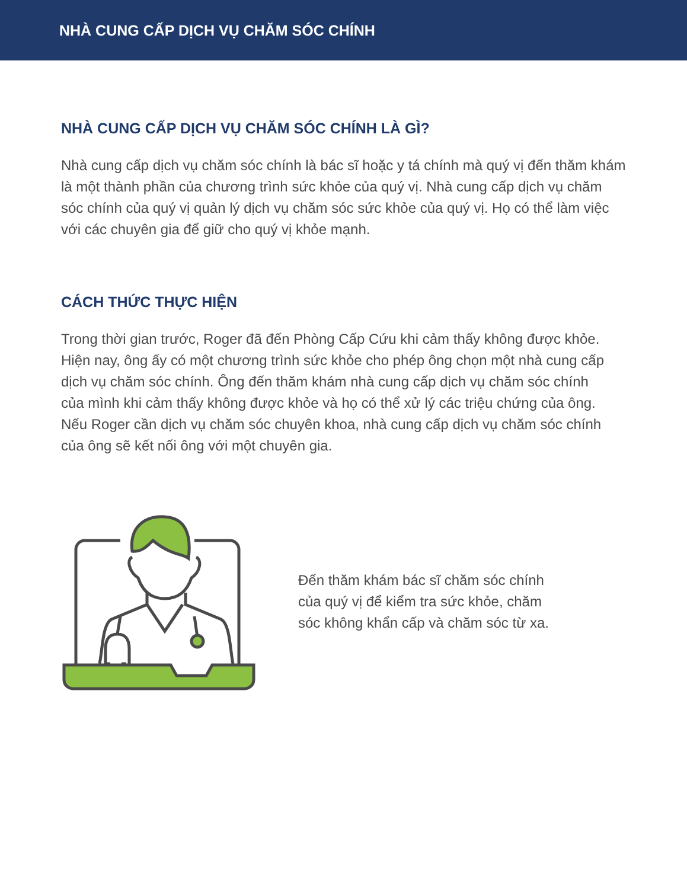NHÀ CUNG CẤP DỊCH VỤ CHĂM SÓC CHÍNH
NHÀ CUNG CẤP DỊCH VỤ CHĂM SÓC CHÍNH LÀ GÌ?
Nhà cung cấp dịch vụ chăm sóc chính là bác sĩ hoặc y tá chính mà quý vị đến thăm khám là một thành phần của chương trình sức khỏe của quý vị. Nhà cung cấp dịch vụ chăm sóc chính của quý vị quản lý dịch vụ chăm sóc sức khỏe của quý vị. Họ có thể làm việc với các chuyên gia để giữ cho quý vị khỏe mạnh.
CÁCH THỨC THỰC HIỆN
Trong thời gian trước, Roger đã đến Phòng Cấp Cứu khi cảm thấy không được khỏe. Hiện nay, ông ấy có một chương trình sức khỏe cho phép ông chọn một nhà cung cấp dịch vụ chăm sóc chính. Ông đến thăm khám nhà cung cấp dịch vụ chăm sóc chính của mình khi cảm thấy không được khỏe và họ có thể xử lý các triệu chứng của ông. Nếu Roger cần dịch vụ chăm sóc chuyên khoa, nhà cung cấp dịch vụ chăm sóc chính của ông sẽ kết nối ông với một chuyên gia.
Đến thăm khám bác sĩ chăm sóc chính của quý vị để kiểm tra sức khỏe, chăm sóc không khẩn cấp và chăm sóc từ xa.